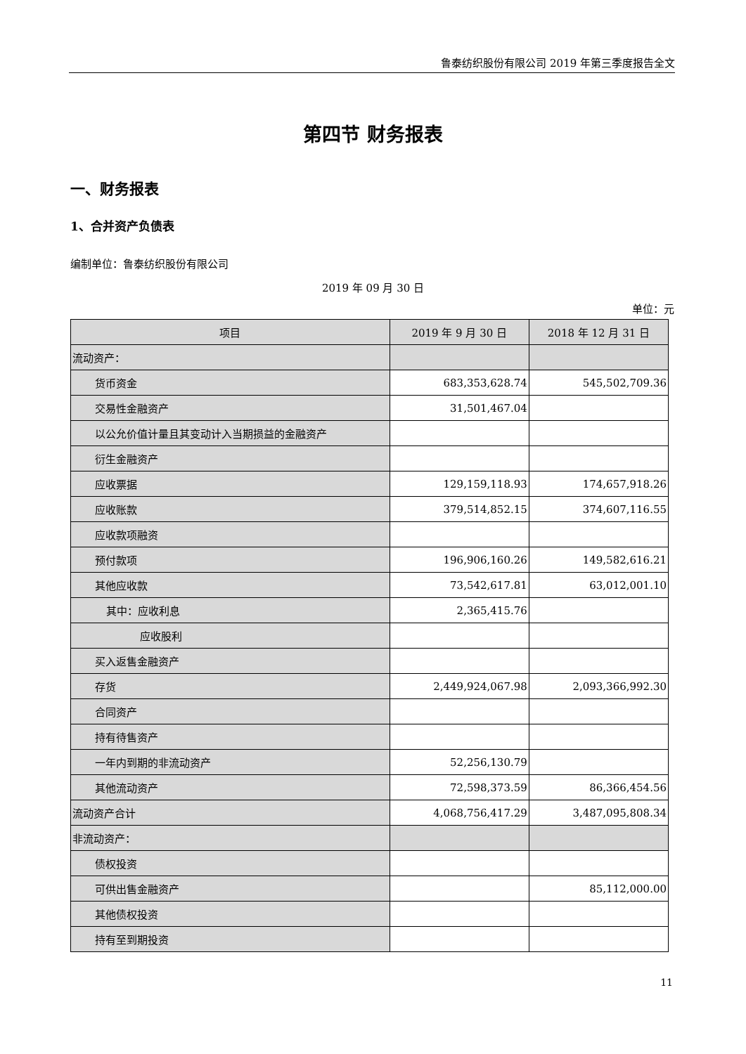鲁泰纺织股份有限公司 2019 年第三季度报告全文
第四节 财务报表
一、财务报表
1、合并资产负债表
编制单位：鲁泰纺织股份有限公司
2019 年 09 月 30 日
单位：元
| 项目 | 2019 年 9 月 30 日 | 2018 年 12 月 31 日 |
| --- | --- | --- |
| 流动资产： | | |
| 货币资金 | 683,353,628.74 | 545,502,709.36 |
| 交易性金融资产 | 31,501,467.04 | |
| 以公允价值计量且其变动计入当期损益的金融资产 | | |
| 衍生金融资产 | | |
| 应收票据 | 129,159,118.93 | 174,657,918.26 |
| 应收账款 | 379,514,852.15 | 374,607,116.55 |
| 应收款项融资 | | |
| 预付款项 | 196,906,160.26 | 149,582,616.21 |
| 其他应收款 | 73,542,617.81 | 63,012,001.10 |
| 其中：应收利息 | 2,365,415.76 | |
| 应收股利 | | |
| 买入返售金融资产 | | |
| 存货 | 2,449,924,067.98 | 2,093,366,992.30 |
| 合同资产 | | |
| 持有待售资产 | | |
| 一年内到期的非流动资产 | 52,256,130.79 | |
| 其他流动资产 | 72,598,373.59 | 86,366,454.56 |
| 流动资产合计 | 4,068,756,417.29 | 3,487,095,808.34 |
| 非流动资产： | | |
| 债权投资 | | |
| 可供出售金融资产 | | 85,112,000.00 |
| 其他债权投资 | | |
| 持有至到期投资 | | |
11